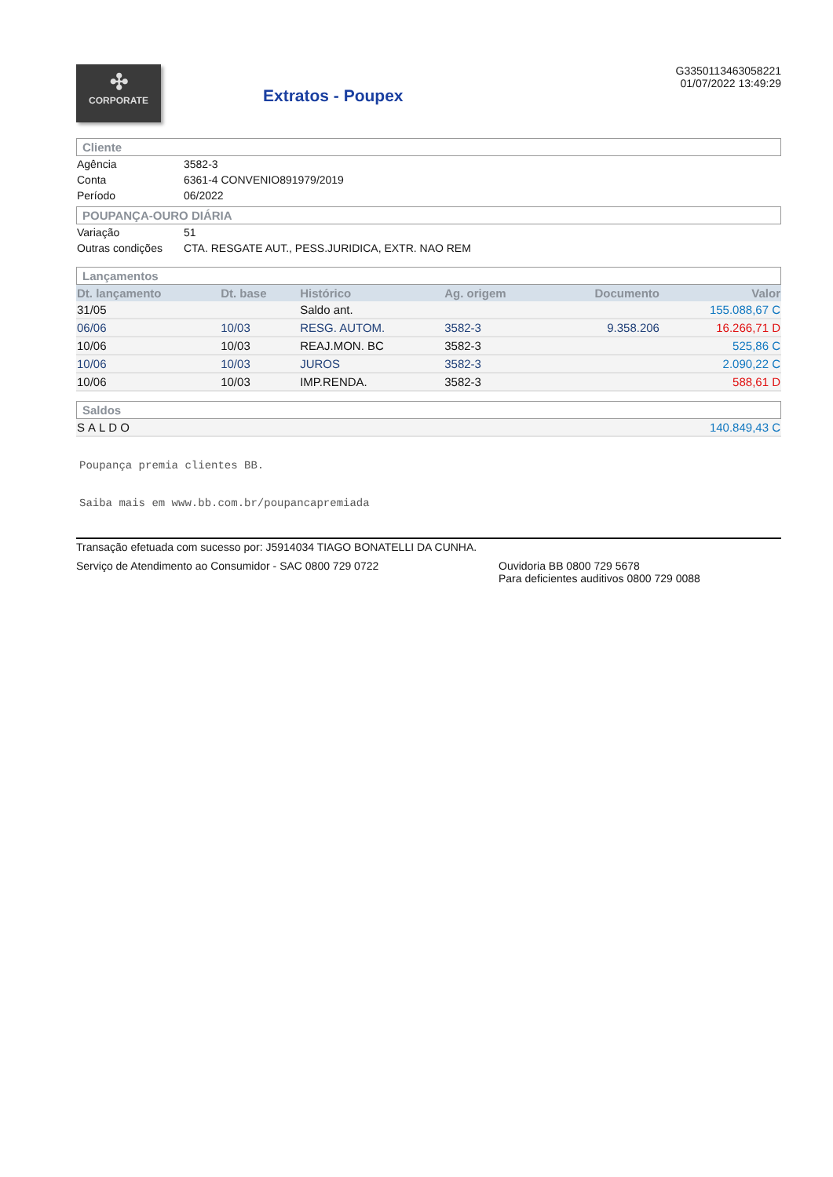✣
CORPORATE
Extratos - Poupex
G33501134630582​21
01/07/2022 13:49:29
Cliente
| Agência | 3582-3 |
| Conta | 6361-4 CONVENIO891979/2019 |
| Período | 06/2022 |
POUPANÇA-OURO DIÁRIA
| Variação | 51 |
| Outras condições | CTA. RESGATE AUT., PESS.JURIDICA, EXTR. NAO REM |
Lançamentos
| Dt. lançamento | Dt. base | Histórico | Ag. origem | Documento | Valor |
| --- | --- | --- | --- | --- | --- |
| 31/05 | | Saldo ant. | | | 155.088,67 C |
| 06/06 | 10/03 | RESG. AUTOM. | 3582-3 | 9.358.206 | 16.266,71 D |
| 10/06 | 10/03 | REAJ.MON. BC | 3582-3 | | 525,86 C |
| 10/06 | 10/03 | JUROS | 3582-3 | | 2.090,22 C |
| 10/06 | 10/03 | IMP.RENDA. | 3582-3 | | 588,61 D |
Saldos
| SALDO | 140.849,43 C |
Poupança premia clientes BB.
Saiba mais em www.bb.com.br/poupancapremiada
Transação efetuada com sucesso por: J5914034 TIAGO BONATELLI DA CUNHA.
Serviço de Atendimento ao Consumidor - SAC 0800 729 0722 Ouvidoria BB 0800 729 5678
Para deficientes auditivos 0800 729 0088